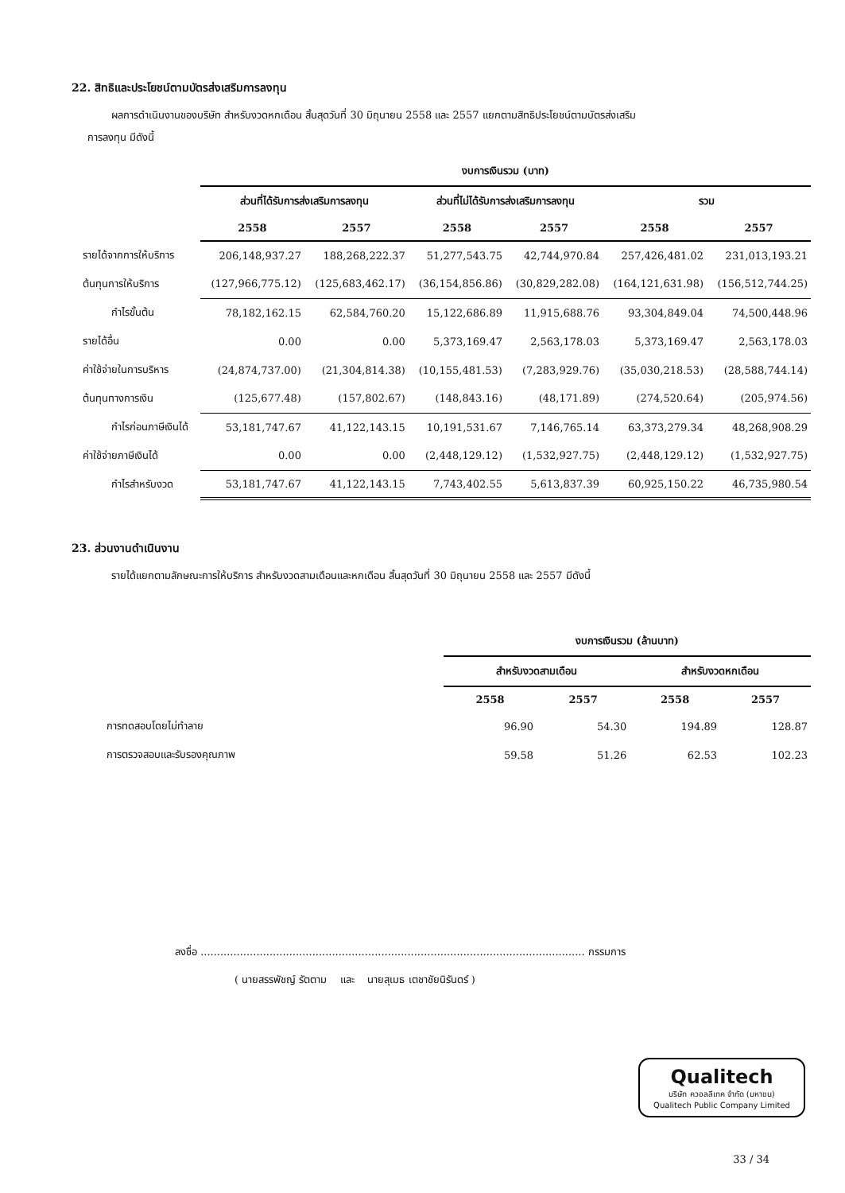22. สิทธิและประโยชน์ตามบัตรส่งเสริมการลงทุน
ผลการดำเนินงานของบริษัท สำหรับงวดหกเดือน สิ้นสุดวันที่ 30 มิถุนายน 2558 และ 2557 แยกตามสิทธิประโยชน์ตามบัตรส่งเสริม
การลงทุน มีดังนี้
| | งบการเงินรวม (บาท) | | | | | |
| --- | --- | --- | --- | --- | --- | --- |
| | ส่วนที่ได้รับการส่งเสริมการลงทุน | | ส่วนที่ไม่ได้รับการส่งเสริมการลงทุน | | รวม | |
| | 2558 | 2557 | 2558 | 2557 | 2558 | 2557 |
| รายได้จากการให้บริการ | 206,148,937.27 | 188,268,222.37 | 51,277,543.75 | 42,744,970.84 | 257,426,481.02 | 231,013,193.21 |
| ต้นทุนการให้บริการ | (127,966,775.12) | (125,683,462.17) | (36,154,856.86) | (30,829,282.08) | (164,121,631.98) | (156,512,744.25) |
| กำไรขั้นต้น | 78,182,162.15 | 62,584,760.20 | 15,122,686.89 | 11,915,688.76 | 93,304,849.04 | 74,500,448.96 |
| รายได้อื่น | 0.00 | 0.00 | 5,373,169.47 | 2,563,178.03 | 5,373,169.47 | 2,563,178.03 |
| ค่าใช้จ่ายในการบริหาร | (24,874,737.00) | (21,304,814.38) | (10,155,481.53) | (7,283,929.76) | (35,030,218.53) | (28,588,744.14) |
| ต้นทุนทางการเงิน | (125,677.48) | (157,802.67) | (148,843.16) | (48,171.89) | (274,520.64) | (205,974.56) |
| กำไรก่อนภาษีเงินได้ | 53,181,747.67 | 41,122,143.15 | 10,191,531.67 | 7,146,765.14 | 63,373,279.34 | 48,268,908.29 |
| ค่าใช้จ่ายภาษีเงินได้ | 0.00 | 0.00 | (2,448,129.12) | (1,532,927.75) | (2,448,129.12) | (1,532,927.75) |
| กำไรสำหรับงวด | 53,181,747.67 | 41,122,143.15 | 7,743,402.55 | 5,613,837.39 | 60,925,150.22 | 46,735,980.54 |
23. ส่วนงานดำเนินงาน
รายได้แยกตามลักษณะการให้บริการ สำหรับงวดสามเดือนและหกเดือน สิ้นสุดวันที่ 30 มิถุนายน 2558 และ 2557 มีดังนี้
| | งบการเงินรวม (ล้านบาท) | | | |
| --- | --- | --- | --- | --- |
| | สำหรับงวดสามเดือน | | สำหรับงวดหกเดือน | |
| | 2558 | 2557 | 2558 | 2557 |
| การทดสอบโดยไม่ทำลาย | 96.90 | 54.30 | 194.89 | 128.87 |
| การตรวจสอบและรับรองคุณภาพ | 59.58 | 51.26 | 62.53 | 102.23 |
ลงชื่อ ..................................................................................................................... กรรมการ
( นายสรรพัชญ์ รัตตาม และ นายสุเมธ เตชาชัยนิรันดร์ )
Qualitech
บริษัท ควอลลีเทค จำกัด (มหาชน)
Qualitech Public Company Limited
33 / 34